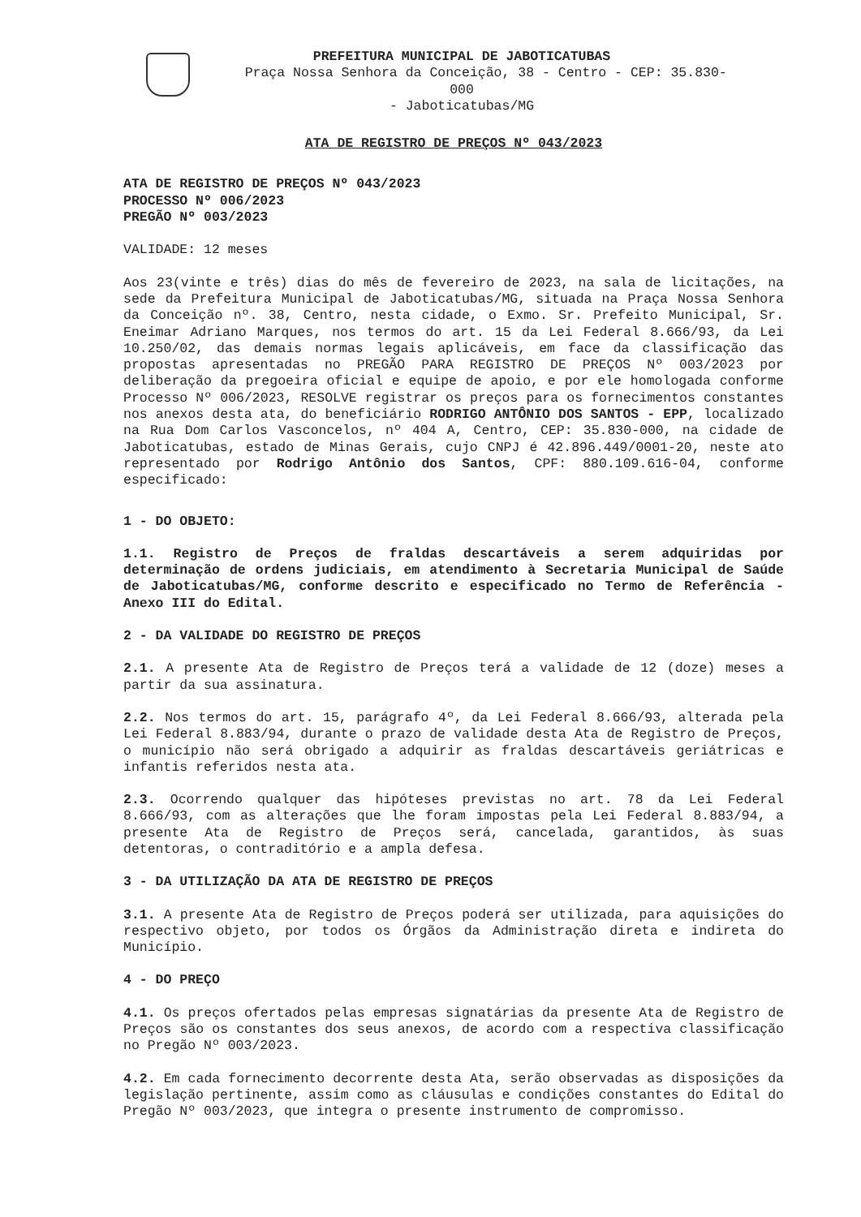PREFEITURA MUNICIPAL DE JABOTICATUBAS
Praça Nossa Senhora da Conceição, 38 - Centro - CEP: 35.830-000
- Jaboticatubas/MG
ATA DE REGISTRO DE PREÇOS Nº 043/2023
ATA DE REGISTRO DE PREÇOS Nº 043/2023
PROCESSO Nº 006/2023
PREGÃO Nº 003/2023
VALIDADE: 12 meses
Aos 23(vinte e três) dias do mês de fevereiro de 2023, na sala de licitações, na sede da Prefeitura Municipal de Jaboticatubas/MG, situada na Praça Nossa Senhora da Conceição nº. 38, Centro, nesta cidade, o Exmo. Sr. Prefeito Municipal, Sr. Eneimar Adriano Marques, nos termos do art. 15 da Lei Federal 8.666/93, da Lei 10.250/02, das demais normas legais aplicáveis, em face da classificação das propostas apresentadas no PREGÃO PARA REGISTRO DE PREÇOS Nº 003/2023 por deliberação da pregoeira oficial e equipe de apoio, e por ele homologada conforme Processo Nº 006/2023, RESOLVE registrar os preços para os fornecimentos constantes nos anexos desta ata, do beneficiário RODRIGO ANTÔNIO DOS SANTOS - EPP, localizado na Rua Dom Carlos Vasconcelos, nº 404 A, Centro, CEP: 35.830-000, na cidade de Jaboticatubas, estado de Minas Gerais, cujo CNPJ é 42.896.449/0001-20, neste ato representado por Rodrigo Antônio dos Santos, CPF: 880.109.616-04, conforme especificado:
1 - DO OBJETO:
1.1. Registro de Preços de fraldas descartáveis a serem adquiridas por determinação de ordens judiciais, em atendimento à Secretaria Municipal de Saúde de Jaboticatubas/MG, conforme descrito e especificado no Termo de Referência - Anexo III do Edital.
2 - DA VALIDADE DO REGISTRO DE PREÇOS
2.1. A presente Ata de Registro de Preços terá a validade de 12 (doze) meses a partir da sua assinatura.
2.2. Nos termos do art. 15, parágrafo 4º, da Lei Federal 8.666/93, alterada pela Lei Federal 8.883/94, durante o prazo de validade desta Ata de Registro de Preços, o município não será obrigado a adquirir as fraldas descartáveis geriátricas e infantis referidos nesta ata.
2.3. Ocorrendo qualquer das hipóteses previstas no art. 78 da Lei Federal 8.666/93, com as alterações que lhe foram impostas pela Lei Federal 8.883/94, a presente Ata de Registro de Preços será, cancelada, garantidos, às suas detentoras, o contraditório e a ampla defesa.
3 - DA UTILIZAÇÃO DA ATA DE REGISTRO DE PREÇOS
3.1. A presente Ata de Registro de Preços poderá ser utilizada, para aquisições do respectivo objeto, por todos os Órgãos da Administração direta e indireta do Município.
4 - DO PREÇO
4.1. Os preços ofertados pelas empresas signatárias da presente Ata de Registro de Preços são os constantes dos seus anexos, de acordo com a respectiva classificação no Pregão Nº 003/2023.
4.2. Em cada fornecimento decorrente desta Ata, serão observadas as disposições da legislação pertinente, assim como as cláusulas e condições constantes do Edital do Pregão Nº 003/2023, que integra o presente instrumento de compromisso.